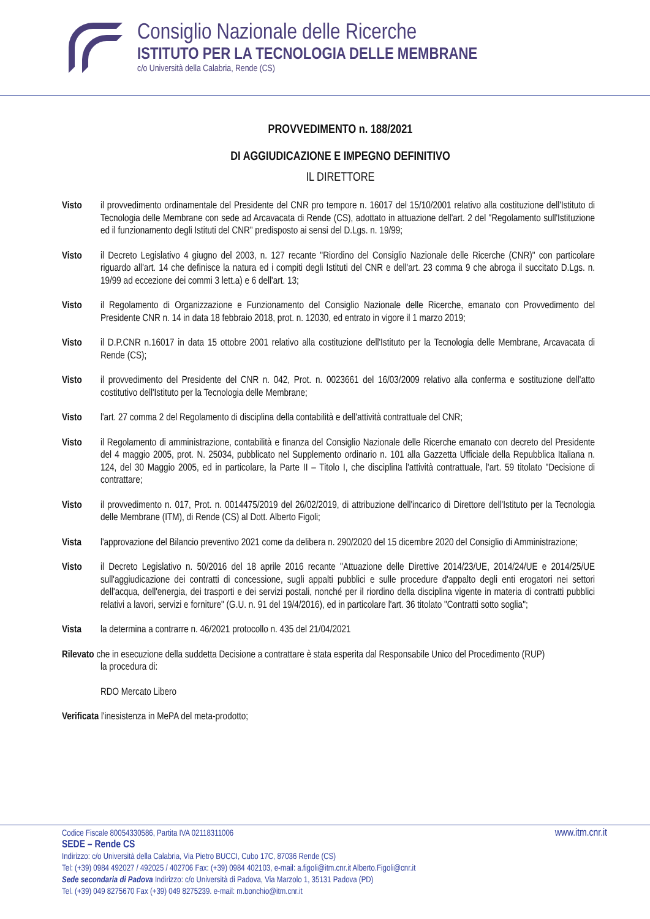Consiglio Nazionale delle Ricerche
ISTITUTO PER LA TECNOLOGIA DELLE MEMBRANE
c/o Università della Calabria, Rende (CS)
PROVVEDIMENTO n. 188/2021
DI AGGIUDICAZIONE E IMPEGNO DEFINITIVO
IL DIRETTORE
Visto il provvedimento ordinamentale del Presidente del CNR pro tempore n. 16017 del 15/10/2001 relativo alla costituzione dell'Istituto di Tecnologia delle Membrane con sede ad Arcavacata di Rende (CS), adottato in attuazione dell'art. 2 del "Regolamento sull'Istituzione ed il funzionamento degli Istituti del CNR" predisposto ai sensi del D.Lgs. n. 19/99;
Visto il Decreto Legislativo 4 giugno del 2003, n. 127 recante "Riordino del Consiglio Nazionale delle Ricerche (CNR)" con particolare riguardo all'art. 14 che definisce la natura ed i compiti degli Istituti del CNR e dell'art. 23 comma 9 che abroga il succitato D.Lgs. n. 19/99 ad eccezione dei commi 3 lett.a) e 6 dell'art. 13;
Visto il Regolamento di Organizzazione e Funzionamento del Consiglio Nazionale delle Ricerche, emanato con Provvedimento del Presidente CNR n. 14 in data 18 febbraio 2018, prot. n. 12030, ed entrato in vigore il 1 marzo 2019;
Visto il D.P.CNR n.16017 in data 15 ottobre 2001 relativo alla costituzione dell'Istituto per la Tecnologia delle Membrane, Arcavacata di Rende (CS);
Visto il provvedimento del Presidente del CNR n. 042, Prot. n. 0023661 del 16/03/2009 relativo alla conferma e sostituzione dell'atto costitutivo dell'Istituto per la Tecnologia delle Membrane;
Visto l'art. 27 comma 2 del Regolamento di disciplina della contabilità e dell'attività contrattuale del CNR;
Visto il Regolamento di amministrazione, contabilità e finanza del Consiglio Nazionale delle Ricerche emanato con decreto del Presidente del 4 maggio 2005, prot. N. 25034, pubblicato nel Supplemento ordinario n. 101 alla Gazzetta Ufficiale della Repubblica Italiana n. 124, del 30 Maggio 2005, ed in particolare, la Parte II – Titolo I, che disciplina l'attività contrattuale, l'art. 59 titolato "Decisione di contrattare;
Visto il provvedimento n. 017, Prot. n. 0014475/2019 del 26/02/2019, di attribuzione dell'incarico di Direttore dell'Istituto per la Tecnologia delle Membrane (ITM), di Rende (CS) al Dott. Alberto Figoli;
Vista l'approvazione del Bilancio preventivo 2021 come da delibera n. 290/2020 del 15 dicembre 2020 del Consiglio di Amministrazione;
Visto il Decreto Legislativo n. 50/2016 del 18 aprile 2016 recante "Attuazione delle Direttive 2014/23/UE, 2014/24/UE e 2014/25/UE sull'aggiudicazione dei contratti di concessione, sugli appalti pubblici e sulle procedure d'appalto degli enti erogatori nei settori dell'acqua, dell'energia, dei trasporti e dei servizi postali, nonché per il riordino della disciplina vigente in materia di contratti pubblici relativi a lavori, servizi e forniture" (G.U. n. 91 del 19/4/2016), ed in particolare l'art. 36 titolato "Contratti sotto soglia";
Vista la determina a contrarre n. 46/2021 protocollo n. 435 del 21/04/2021
Rilevato che in esecuzione della suddetta Decisione a contrattare è stata esperita dal Responsabile Unico del Procedimento (RUP)
la procedura di:
RDO Mercato Libero
Verificata l'inesistenza in MePA del meta-prodotto;
Codice Fiscale 80054330586, Partita IVA 02118311006 www.itm.cnr.it
SEDE – Rende CS
Indirizzo: c/o Università della Calabria, Via Pietro BUCCI, Cubo 17C, 87036 Rende (CS)
Tel: (+39) 0984 492027 / 492025 / 402706 Fax: (+39) 0984 402103, e-mail: a.figoli@itm.cnr.it Alberto.Figoli@cnr.it
Sede secondaria di Padova Indirizzo: c/o Università di Padova, Via Marzolo 1, 35131 Padova (PD)
Tel. (+39) 049 8275670 Fax (+39) 049 8275239. e-mail: m.bonchio@itm.cnr.it